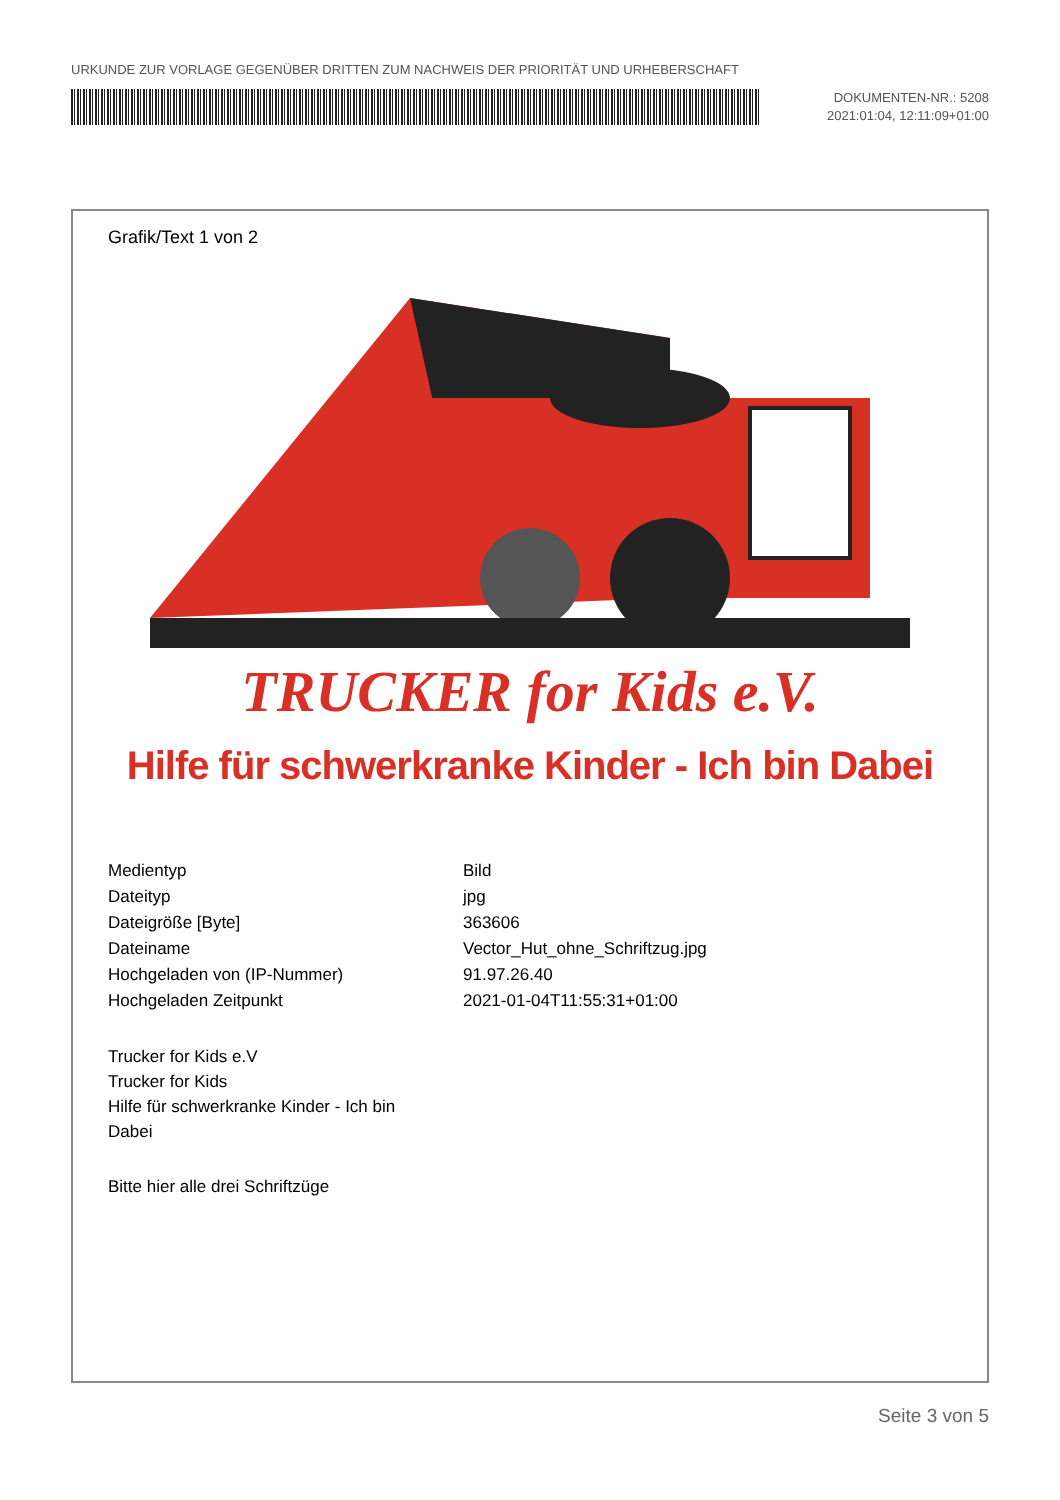URKUNDE ZUR VORLAGE GEGENÜBER DRITTEN ZUM NACHWEIS DER PRIORITÄT UND URHEBERSCHAFT
DOKUMENTEN-NR.: 5208
2021:01:04, 12:11:09+01:00
Grafik/Text 1 von 2
TRUCKER for Kids e.V.
Hilfe für schwerkranke Kinder - Ich bin Dabei
| Medientyp | Bild |
| Dateityp | jpg |
| Dateigröße [Byte] | 363606 |
| Dateiname | Vector_Hut_ohne_Schriftzug.jpg |
| Hochgeladen von (IP-Nummer) | 91.97.26.40 |
| Hochgeladen Zeitpunkt | 2021-01-04T11:55:31+01:00 |
Trucker for Kids e.V
Trucker for Kids
Hilfe für schwerkranke Kinder - Ich bin Dabei
Bitte hier alle drei Schriftzüge
Seite 3 von 5